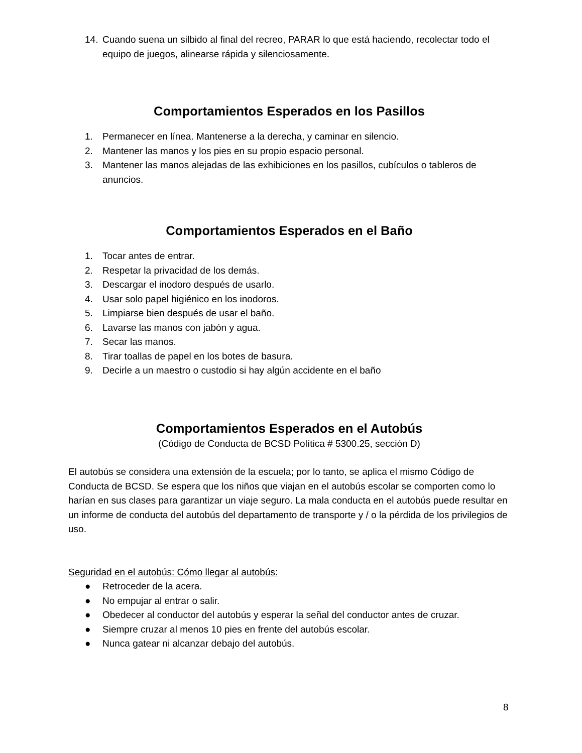14. Cuando suena un silbido al final del recreo, PARAR lo que está haciendo, recolectar todo el equipo de juegos, alinearse rápida y silenciosamente.
Comportamientos Esperados en los Pasillos
1. Permanecer en línea. Mantenerse a la derecha, y caminar en silencio.
2. Mantener las manos y los pies en su propio espacio personal.
3. Mantener las manos alejadas de las exhibiciones en los pasillos, cubículos o tableros de anuncios.
Comportamientos Esperados en el Baño
1. Tocar antes de entrar.
2. Respetar la privacidad de los demás.
3. Descargar el inodoro después de usarlo.
4. Usar solo papel higiénico en los inodoros.
5. Limpiarse bien después de usar el baño.
6. Lavarse las manos con jabón y agua.
7. Secar las manos.
8. Tirar toallas de papel en los botes de basura.
9. Decirle a un maestro o custodio si hay algún accidente en el baño
Comportamientos Esperados en el Autobús
(Código de Conducta de BCSD Política # 5300.25, sección D)
El autobús se considera una extensión de la escuela; por lo tanto, se aplica el mismo Código de Conducta de BCSD. Se espera que los niños que viajan en el autobús escolar se comporten como lo harían en sus clases para garantizar un viaje seguro. La mala conducta en el autobús puede resultar en un informe de conducta del autobús del departamento de transporte y / o la pérdida de los privilegios de uso.
Seguridad en el autobús: Cómo llegar al autobús:
● Retroceder de la acera.
● No empujar al entrar o salir.
● Obedecer al conductor del autobús y esperar la señal del conductor antes de cruzar.
● Siempre cruzar al menos 10 pies en frente del autobús escolar.
● Nunca gatear ni alcanzar debajo del autobús.
8